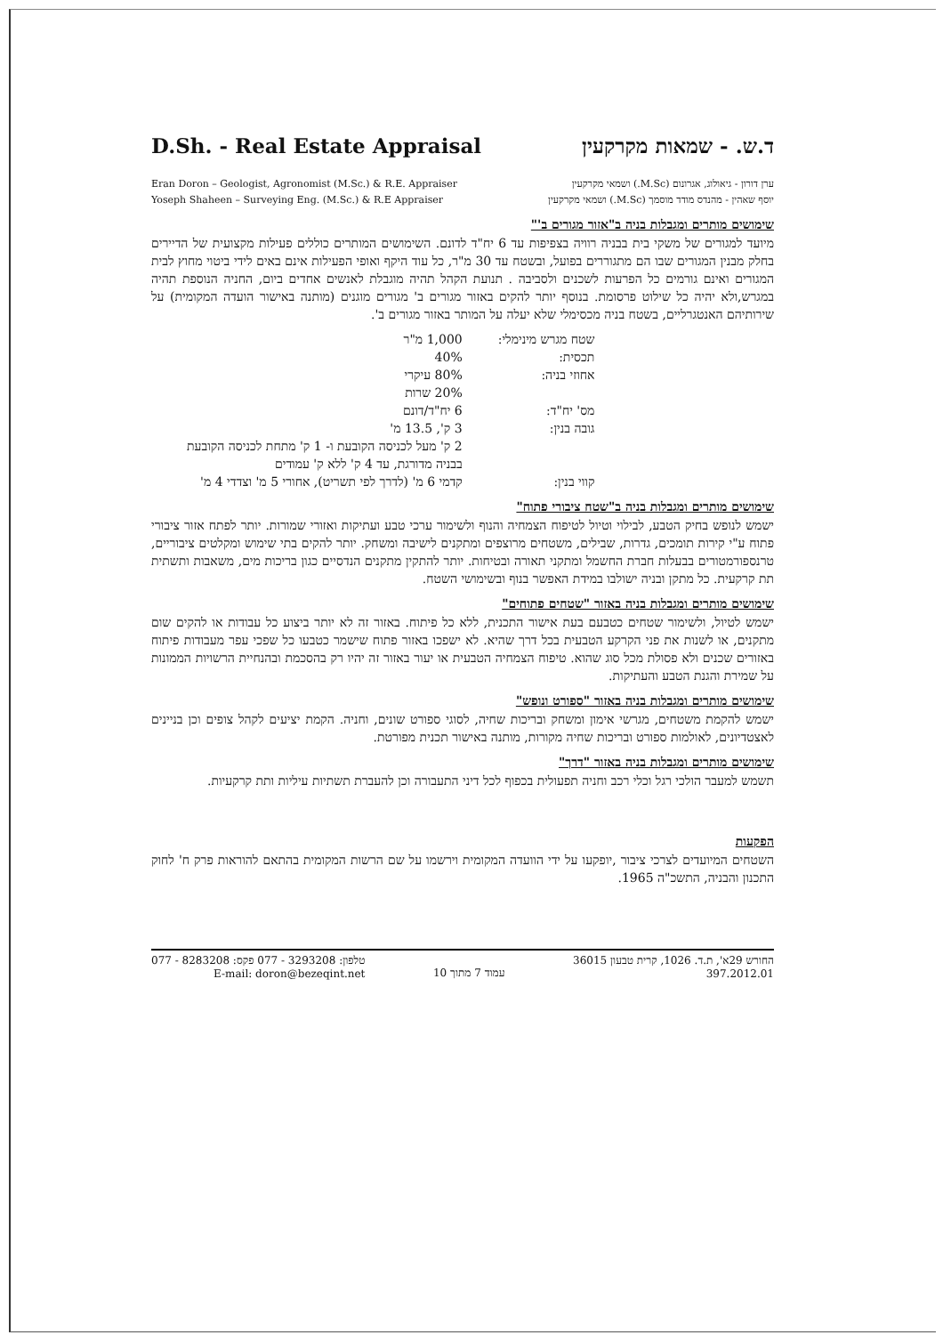D.Sh. - Real Estate Appraisal ד.ש. - שמאות מקרקעין
Eran Doron – Geologist, Agronomist (M.Sc.) & R.E. Appraiser
Yoseph Shaheen – Surveying Eng. (M.Sc.) & R.E Appraiser
ערן דורון - גיאולוג, אגרונום (M.Sc.) ושמאי מקרקעין
יוסף שאהין - מהנדס מודד מוסמך (M.Sc.) ושמאי מקרקעין
שימושים מותרים ומגבלות בניה ב"אזור מגורים ב'"
מיועד למגורים של משקי בית בבניה רוויה בצפיפות עד 6 יח"ד לדונם. השימושים המותרים כוללים פעילות מקצועית של הדיירים בחלק מבנין המגורים שבו הם מתגוררים בפועל, ובשטח עד 30 מ"ר, כל עוד היקף ואופי הפעילות אינם באים לידי ביטוי מחוץ לבית המגורים ואינם גורמים כל הפרעות לשכנים ולסביבה . תנועת הקהל תהיה מוגבלת לאנשים אחדים ביום, החניה הנוספת תהיה במגרש,ולא יהיה כל שילוט פרסומת. בנוסף יותר להקים באזור מגורים ב' מגורים מוגנים (מותנה באישור הועדה המקומית) על שירותיהם האנטגרליים, בשטח בניה מכסימלי שלא יעלה על המותר באזור מגורים ב'.
| שטח מגרש מינימלי: | 1,000 מ"ר |
| תכסית: | 40% |
| אחוזי בניה: | 80% עיקרי 20% שרות |
| מס' יח"ד: | 6 יח"ד/דונם |
| גובה בנין: | 3 ק', 13.5 מ' 2 ק' מעל לכניסה הקובעת ו- 1 ק' מתחת לכניסה הקובעת בבניה מדורגת, עד 4 ק' ללא ק' עמודים |
| קווי בנין: | קדמי 6 מ' (לדרך לפי תשריט), אחורי 5 מ' וצדדי 4 מ' |
שימושים מותרים ומגבלות בניה ב"שטח ציבורי פתוח"
ישמש לנופש בחיק הטבע, לבילוי וטיול לטיפוח הצמחיה והנוף ולשימור ערכי טבע ועתיקות ואזורי שמורות. יותר לפתח אזור ציבורי פתוח ע"י קירות תומכים, גדרות, שבילים, משטחים מרוצפים ומתקנים לישיבה ומשחק. יותר להקים בתי שימוש ומקלטים ציבוריים, טרנספורמטורים בבעלות חברת החשמל ומתקני תאורה ובטיחות. יותר להתקין מתקנים הנדסיים כגון בריכות מים, משאבות ותשתית תת קרקעית. כל מתקן ובניה ישולבו במידת האפשר בנוף ובשימושי השטח.
שימושים מותרים ומגבלות בניה באזור "שטחים פתוחים"
ישמש לטיול, ולשימור שטחים כטבעם בעת אישור התכנית, ללא כל פיתוח. באזור זה לא יותר ביצוע כל עבודות או להקים שום מתקנים, או לשנות את פני הקרקע הטבעית בכל דרך שהיא. לא ישפכו באזור פתוח שישמר כטבעו כל שפכי עפר מעבודות פיתוח באזורים שכנים ולא פסולת מכל סוג שהוא. טיפוח הצמחיה הטבעית או יעור באזור זה יהיו רק בהסכמת ובהנחיית הרשויות הממונות על שמירת והגנת הטבע והעתיקות.
שימושים מותרים ומגבלות בניה באזור "ספורט ונופש"
ישמש להקמת משטחים, מגרשי אימון ומשחק ובריכות שחיה, לסוגי ספורט שונים, וחניה. הקמת יציעים לקהל צופים וכן בניינים לאצטדיונים, לאולמות ספורט ובריכות שחיה מקורות, מותנה באישור תכנית מפורטת.
שימושים מותרים ומגבלות בניה באזור "דרך"
תשמש למעבר הולכי רגל וכלי רכב וחניה תפעולית בכפוף לכל דיני התעבורה וכן להעברת תשתיות עיליות ותת קרקעיות.
הפקעות
השטחים המיועדים לצרכי ציבור ,יופקעו על ידי הוועדה המקומית וירשמו על שם הרשות המקומית בהתאם להוראות פרק ח' לחוק התכנון והבניה, התשכ"ה 1965.
טלפון: 3293208 - 077 פקס: 8283208 - 077
E-mail: doron@bezeqint.net
עמוד 7 מתוך 10 החורש 29א', ת.ד. 1026, קרית טבעון 36015
397.2012.01